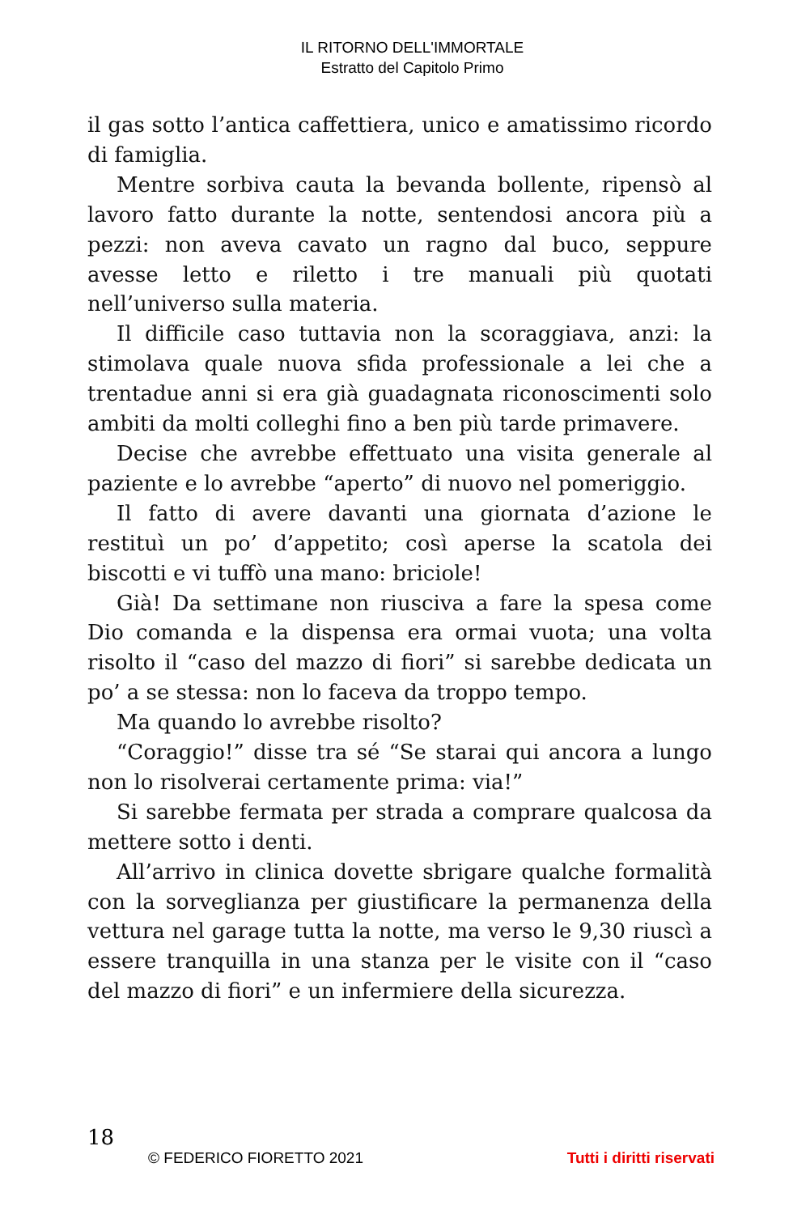IL RITORNO DELL'IMMORTALE
Estratto del Capitolo Primo
il gas sotto l’antica caffettiera, unico e amatissimo ricordo di famiglia.
Mentre sorbiva cauta la bevanda bollente, ripensò al lavoro fatto durante la notte, sentendosi ancora più a pezzi: non aveva cavato un ragno dal buco, seppure avesse letto e riletto i tre manuali più quotati nell’universo sulla materia.
Il difficile caso tuttavia non la scoraggiava, anzi: la stimolava quale nuova sfida professionale a lei che a trentadue anni si era già guadagnata riconoscimenti solo ambiti da molti colleghi fino a ben più tarde primavere.
Decise che avrebbe effettuato una visita generale al paziente e lo avrebbe “aperto” di nuovo nel pomeriggio.
Il fatto di avere davanti una giornata d’azione le restituì un po’ d’appetito; così aperse la scatola dei biscotti e vi tuffò una mano: briciole!
Già! Da settimane non riusciva a fare la spesa come Dio comanda e la dispensa era ormai vuota; una volta risolto il “caso del mazzo di fiori” si sarebbe dedicata un po’ a se stessa: non lo faceva da troppo tempo.
Ma quando lo avrebbe risolto?
“Coraggio!” disse tra sé “Se starai qui ancora a lungo non lo risolverai certamente prima: via!”
Si sarebbe fermata per strada a comprare qualcosa da mettere sotto i denti.
All’arrivo in clinica dovette sbrigare qualche formalità con la sorveglianza per giustificare la permanenza della vettura nel garage tutta la notte, ma verso le 9,30 riuscì a essere tranquilla in una stanza per le visite con il “caso del mazzo di fiori” e un infermiere della sicurezza.
18
© FEDERICO FIORETTO 2021 Tutti i diritti riservati